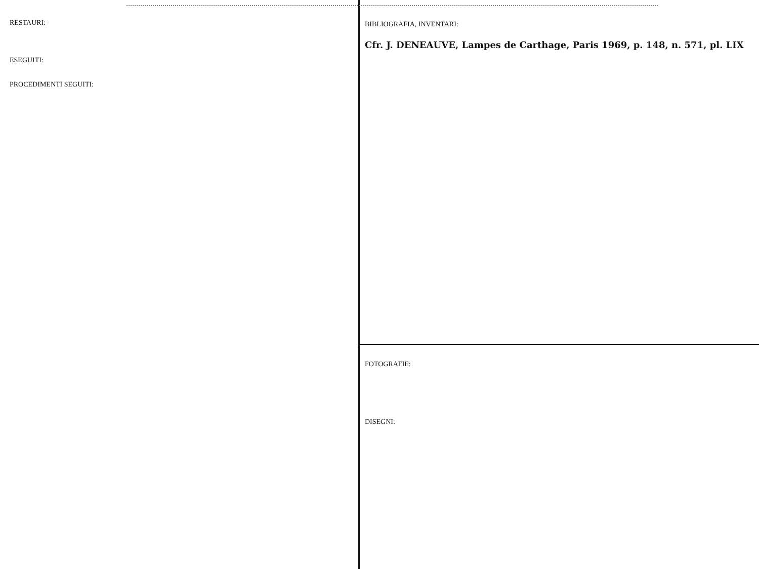RESTAURI:
ESEGUITI:
PROCEDIMENTI SEGUITI:
BIBLIOGRAFIA, INVENTARI:
Cfr. J. DENEAUVE, Lampes de Carthage, Paris 1969, p. 148, n. 571, pl. LIX
FOTOGRAFIE:
DISEGNI: